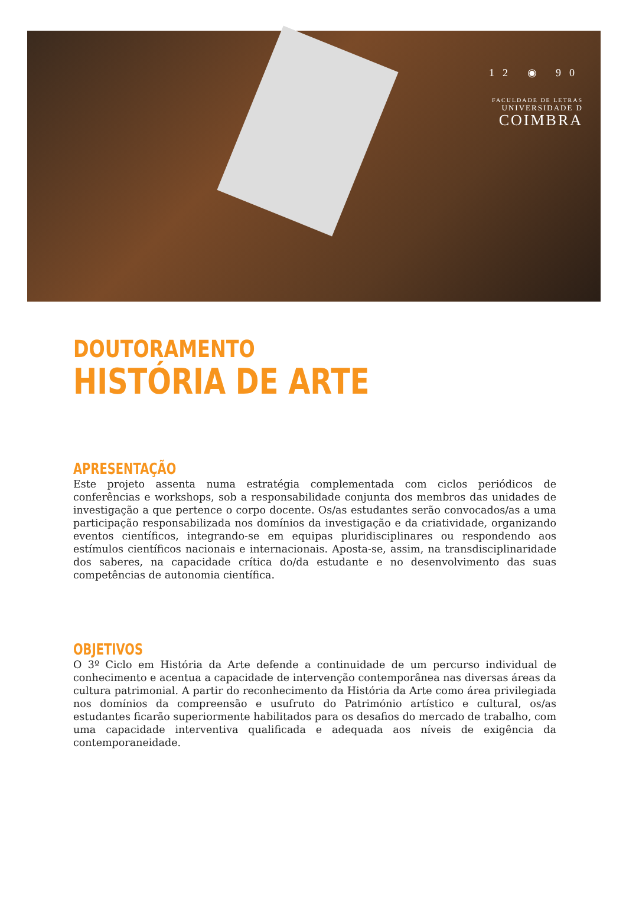12 ◉ 90
FACULDADE DE LETRAS
UNIVERSIDADE D
COIMBRA
DOUTORAMENTO
HISTÓRIA DE ARTE
APRESENTAÇÃO
Este projeto assenta numa estratégia complementada com ciclos periódicos de conferências e workshops, sob a responsabilidade conjunta dos membros das unidades de investigação a que pertence o corpo docente. Os/as estudantes serão convocados/as a uma participação responsabilizada nos domínios da investigação e da criatividade, organizando eventos científicos, integrando-se em equipas pluridisciplinares ou respondendo aos estímulos científicos nacionais e internacionais. Aposta-se, assim, na transdisciplinaridade dos saberes, na capacidade crítica do/da estudante e no desenvolvimento das suas competências de autonomia científica.
OBJETIVOS
O 3º Ciclo em História da Arte defende a continuidade de um percurso individual de conhecimento e acentua a capacidade de intervenção contemporânea nas diversas áreas da cultura patrimonial. A partir do reconhecimento da História da Arte como área privilegiada nos domínios da compreensão e usufruto do Património artístico e cultural, os/as estudantes ficarão superiormente habilitados para os desafios do mercado de trabalho, com uma capacidade interventiva qualificada e adequada aos níveis de exigência da contemporaneidade.